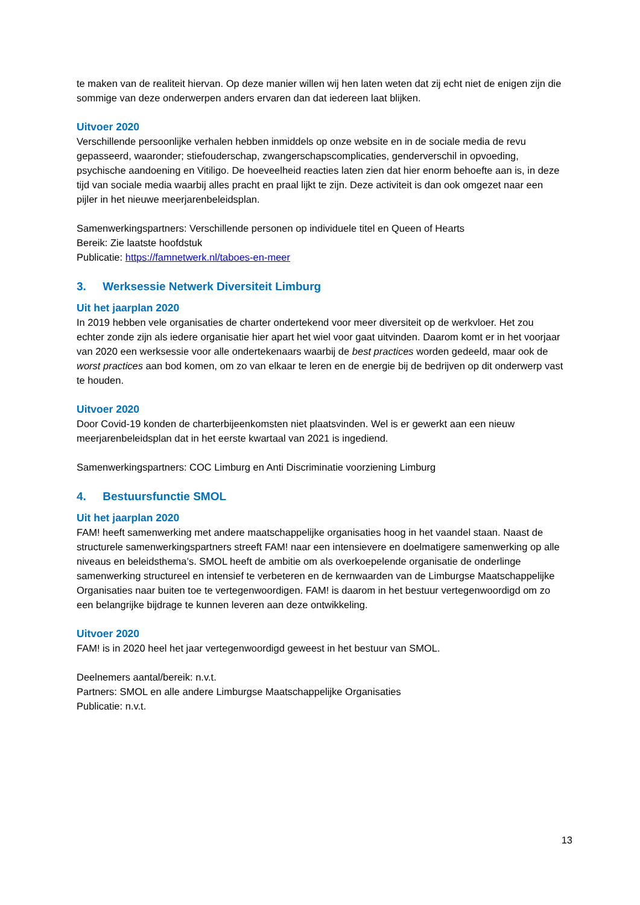te maken van de realiteit hiervan. Op deze manier willen wij hen laten weten dat zij echt niet de enigen zijn die sommige van deze onderwerpen anders ervaren dan dat iedereen laat blijken.
Uitvoer 2020
Verschillende persoonlijke verhalen hebben inmiddels op onze website en in de sociale media de revu gepasseerd, waaronder; stiefouderschap, zwangerschapscomplicaties, genderverschil in opvoeding, psychische aandoening en Vitiligo. De hoeveelheid reacties laten zien dat hier enorm behoefte aan is, in deze tijd van sociale media waarbij alles pracht en praal lijkt te zijn. Deze activiteit is dan ook omgezet naar een pijler in het nieuwe meerjarenbeleidsplan.
Samenwerkingspartners: Verschillende personen op individuele titel en Queen of Hearts
Bereik: Zie laatste hoofdstuk
Publicatie: https://famnetwerk.nl/taboes-en-meer
3. Werksessie Netwerk Diversiteit Limburg
Uit het jaarplan 2020
In 2019 hebben vele organisaties de charter ondertekend voor meer diversiteit op de werkvloer. Het zou echter zonde zijn als iedere organisatie hier apart het wiel voor gaat uitvinden. Daarom komt er in het voorjaar van 2020 een werksessie voor alle ondertekenaars waarbij de best practices worden gedeeld, maar ook de worst practices aan bod komen, om zo van elkaar te leren en de energie bij de bedrijven op dit onderwerp vast te houden.
Uitvoer 2020
Door Covid-19 konden de charterbijeenkomsten niet plaatsvinden. Wel is er gewerkt aan een nieuw meerjarenbeleidsplan dat in het eerste kwartaal van 2021 is ingediend.
Samenwerkingspartners: COC Limburg en Anti Discriminatie voorziening Limburg
4. Bestuursfunctie SMOL
Uit het jaarplan 2020
FAM! heeft samenwerking met andere maatschappelijke organisaties hoog in het vaandel staan. Naast de structurele samenwerkingspartners streeft FAM! naar een intensievere en doelmatigere samenwerking op alle niveaus en beleidsthema’s. SMOL heeft de ambitie om als overkoepelende organisatie de onderlinge samenwerking structureel en intensief te verbeteren en de kernwaarden van de Limburgse Maatschappelijke Organisaties naar buiten toe te vertegenwoordigen. FAM! is daarom in het bestuur vertegenwoordigd om zo een belangrijke bijdrage te kunnen leveren aan deze ontwikkeling.
Uitvoer 2020
FAM! is in 2020 heel het jaar vertegenwoordigd geweest in het bestuur van SMOL.
Deelnemers aantal/bereik: n.v.t.
Partners: SMOL en alle andere Limburgse Maatschappelijke Organisaties
Publicatie: n.v.t.
13